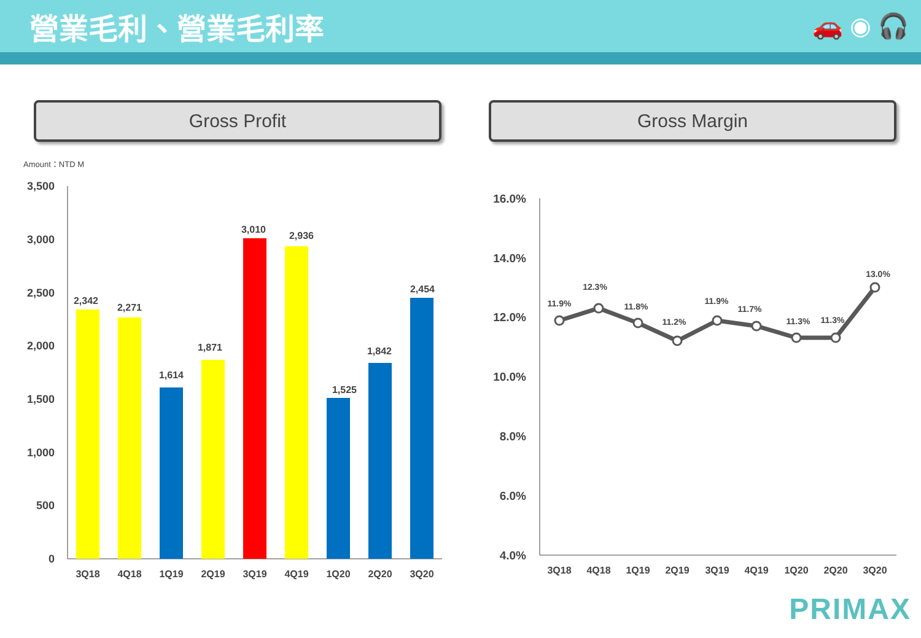營業毛利、營業毛利率
🚗 ◉ 🎧
Gross Profit Gross Margin
Amount：NTD M
3,500
3,000
2,500
2,000
1,500
1,000
500
0
2,342
2,271
1,614
1,871
3,010
2,936
1,525
1,842
2,454
3Q18
4Q18
1Q19
2Q19
3Q19
4Q19
1Q20
2Q20
3Q20
16.0%
14.0%
12.0%
10.0%
8.0%
6.0%
4.0%
11.9%
12.3%
11.8%
11.2%
11.9%
11.7%
11.3%
11.3%
13.0%
3Q18
4Q18
1Q19
2Q19
3Q19
4Q19
1Q20
2Q20
3Q20
PRIMAX